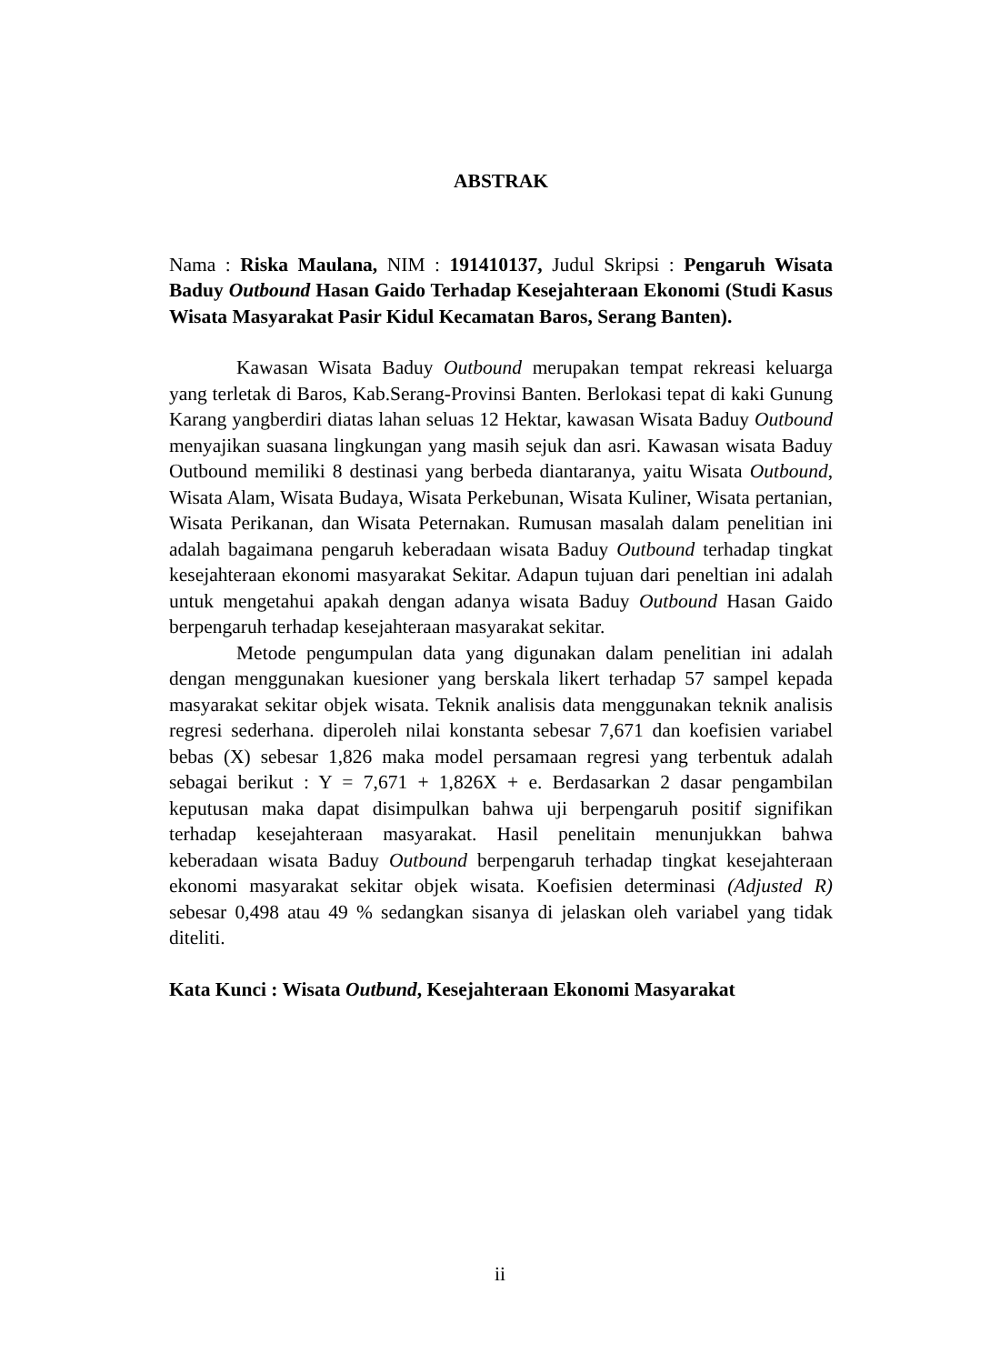ABSTRAK
Nama : Riska Maulana, NIM : 191410137, Judul Skripsi : Pengaruh Wisata Baduy Outbound Hasan Gaido Terhadap Kesejahteraan Ekonomi (Studi Kasus Wisata Masyarakat Pasir Kidul Kecamatan Baros, Serang Banten).
Kawasan Wisata Baduy Outbound merupakan tempat rekreasi keluarga yang terletak di Baros, Kab.Serang-Provinsi Banten. Berlokasi tepat di kaki Gunung Karang yangberdiri diatas lahan seluas 12 Hektar, kawasan Wisata Baduy Outbound menyajikan suasana lingkungan yang masih sejuk dan asri. Kawasan wisata Baduy Outbound memiliki 8 destinasi yang berbeda diantaranya, yaitu Wisata Outbound, Wisata Alam, Wisata Budaya, Wisata Perkebunan, Wisata Kuliner, Wisata pertanian, Wisata Perikanan, dan Wisata Peternakan. Rumusan masalah dalam penelitian ini adalah bagaimana pengaruh keberadaan wisata Baduy Outbound terhadap tingkat kesejahteraan ekonomi masyarakat Sekitar. Adapun tujuan dari peneltian ini adalah untuk mengetahui apakah dengan adanya wisata Baduy Outbound Hasan Gaido berpengaruh terhadap kesejahteraan masyarakat sekitar.
Metode pengumpulan data yang digunakan dalam penelitian ini adalah dengan menggunakan kuesioner yang berskala likert terhadap 57 sampel kepada masyarakat sekitar objek wisata. Teknik analisis data menggunakan teknik analisis regresi sederhana. diperoleh nilai konstanta sebesar 7,671 dan koefisien variabel bebas (X) sebesar 1,826 maka model persamaan regresi yang terbentuk adalah sebagai berikut : Y = 7,671 + 1,826X + e. Berdasarkan 2 dasar pengambilan keputusan maka dapat disimpulkan bahwa uji berpengaruh positif signifikan terhadap kesejahteraan masyarakat. Hasil penelitain menunjukkan bahwa keberadaan wisata Baduy Outbound berpengaruh terhadap tingkat kesejahteraan ekonomi masyarakat sekitar objek wisata. Koefisien determinasi (Adjusted R) sebesar 0,498 atau 49 % sedangkan sisanya di jelaskan oleh variabel yang tidak diteliti.
Kata Kunci : Wisata Outbund, Kesejahteraan Ekonomi Masyarakat
ii